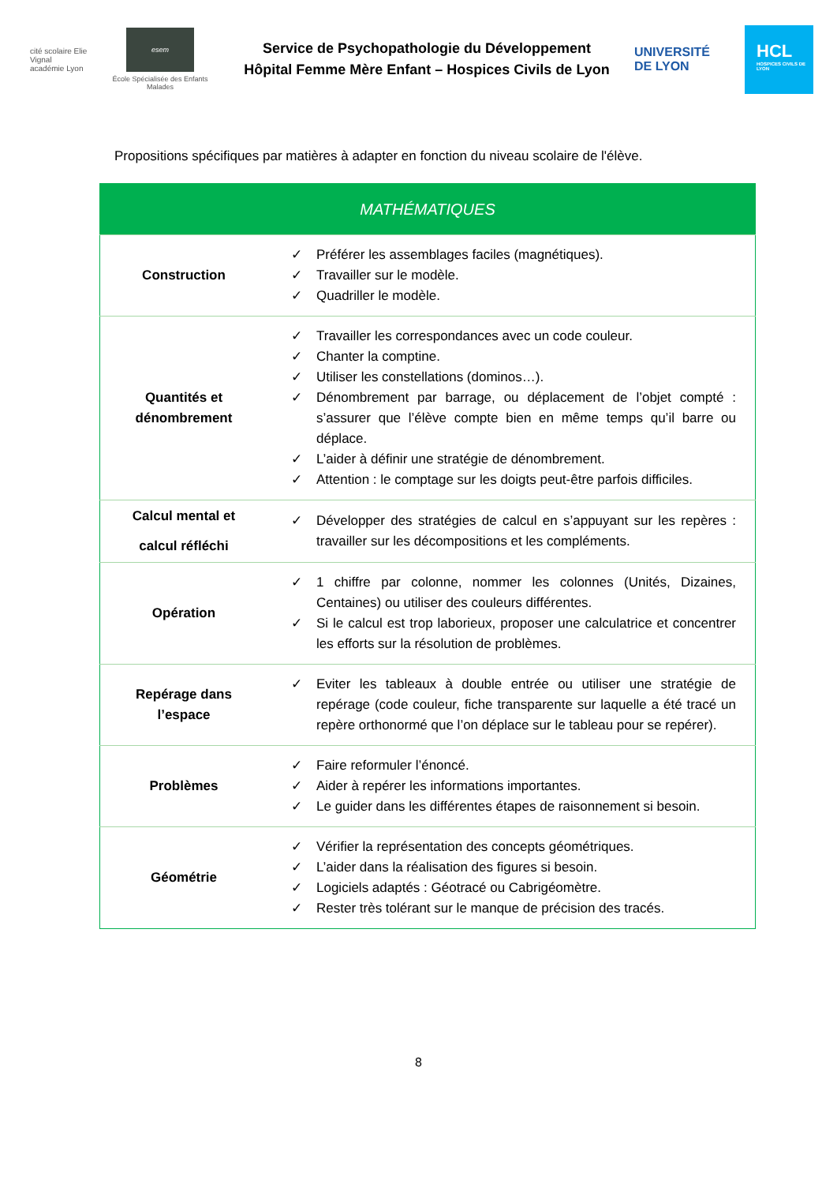cité scolaire Elie Vignal
académie Lyon
esem
École Spécialisée des Enfants Malades
Service de Psychopathologie du Développement
Hôpital Femme Mère Enfant – Hospices Civils de Lyon
UNIVERSITÉ
DE LYON
HCL
HOSPICES CIVILS DE LYON
Propositions spécifiques par matières à adapter en fonction du niveau scolaire de l'élève.
| MATHÉMATIQUES | |
| --- | --- |
| Construction | ✓ Préférer les assemblages faciles (magnétiques). ✓ Travailler sur le modèle. ✓ Quadriller le modèle. |
| Quantités et dénombrement | ✓ Travailler les correspondances avec un code couleur. ✓ Chanter la comptine. ✓ Utiliser les constellations (dominos…). ✓ Dénombrement par barrage, ou déplacement de l’objet compté : s’assurer que l’élève compte bien en même temps qu’il barre ou déplace. ✓ L’aider à définir une stratégie de dénombrement. ✓ Attention : le comptage sur les doigts peut-être parfois difficiles. |
| Calcul mental et calcul réfléchi | ✓ Développer des stratégies de calcul en s’appuyant sur les repères : travailler sur les décompositions et les compléments. |
| Opération | ✓ 1 chiffre par colonne, nommer les colonnes (Unités, Dizaines, Centaines) ou utiliser des couleurs différentes. ✓ Si le calcul est trop laborieux, proposer une calculatrice et concentrer les efforts sur la résolution de problèmes. |
| Repérage dans l’espace | ✓ Eviter les tableaux à double entrée ou utiliser une stratégie de repérage (code couleur, fiche transparente sur laquelle a été tracé un repère orthonormé que l’on déplace sur le tableau pour se repérer). |
| Problèmes | ✓ Faire reformuler l’énoncé. ✓ Aider à repérer les informations importantes. ✓ Le guider dans les différentes étapes de raisonnement si besoin. |
| Géométrie | ✓ Vérifier la représentation des concepts géométriques. ✓ L’aider dans la réalisation des figures si besoin. ✓ Logiciels adaptés : Géotracé ou Cabrigéomètre. ✓ Rester très tolérant sur le manque de précision des tracés. |
8